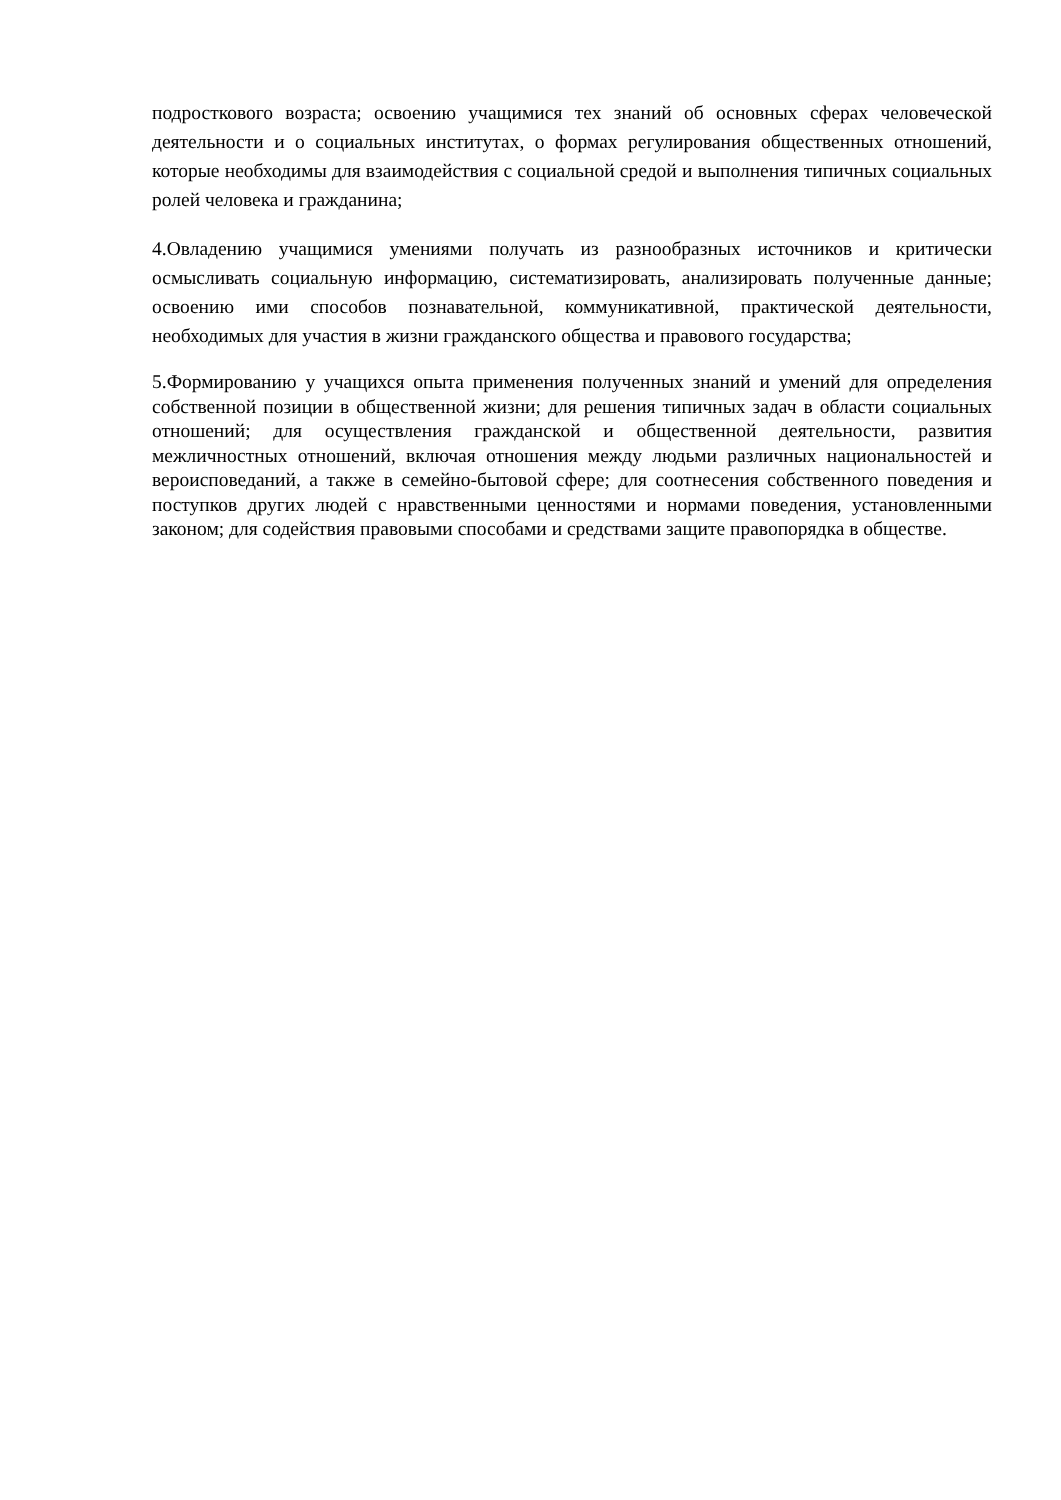подросткового возраста; освоению учащимися тех знаний об основных сферах человеческой деятельности и о социальных институтах, о формах регулирования общественных отношений, которые необходимы для взаимодействия с социальной средой и выполнения типичных социальных ролей человека и гражданина;
4.Овладению учащимися умениями получать из разнообразных источников и критически осмысливать социальную информацию, систематизировать, анализировать полученные данные; освоению ими способов познавательной, коммуникативной, практической деятельности, необходимых для участия в жизни гражданского общества и правового государства;
5.Формированию у учащихся опыта применения полученных знаний и умений для определения собственной позиции в общественной жизни; для решения типичных задач в области социальных отношений; для осуществления гражданской и общественной деятельности, развития межличностных отношений, включая отношения между людьми различных национальностей и вероисповеданий, а также в семейно-бытовой сфере; для соотнесения собственного поведения и поступков других людей с нравственными ценностями и нормами поведения, установленными законом; для содействия правовыми способами и средствами защите правопорядка в обществе.